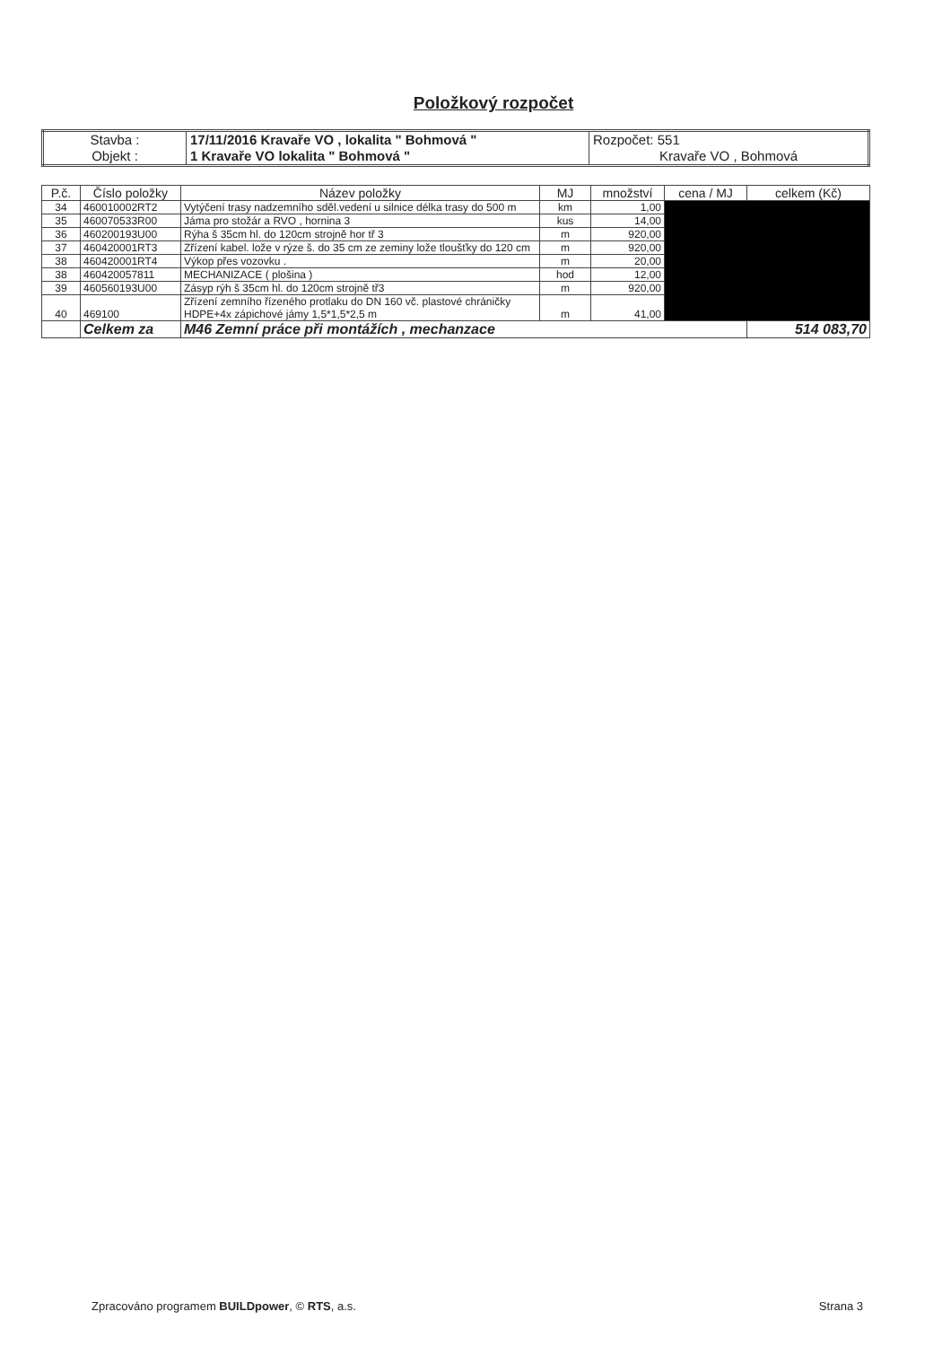Položkový rozpočet
| Stavba : | 17/11/2016 Kravaře VO , lokalita " Bohmová " | Rozpočet: 551 |
| Objekt : | 1 Kravaře VO lokalita " Bohmová " | Kravaře VO , Bohmová |
| P.č. | Číslo položky | Název položky | MJ | množství | cena / MJ | celkem (Kč) |
| --- | --- | --- | --- | --- | --- | --- |
| 34 | 460010002RT2 | Vytýčení trasy nadzemního sděl.vedení u silnice délka trasy do 500 m | km | 1,00 | | |
| 35 | 460070533R00 | Jáma pro stožár a RVO , hornina 3 | kus | 14,00 | | |
| 36 | 460200193U00 | Rýha š 35cm hl. do 120cm strojně hor tř 3 | m | 920,00 | | |
| 37 | 460420001RT3 | Zřízení kabel. lože v rýze š. do 35 cm ze zeminy lože tloušťky do 120 cm | m | 920,00 | | |
| 38 | 460420001RT4 | Výkop přes vozovku . | m | 20,00 | | |
| 38 | 460420057811 | MECHANIZACE ( plošina ) | hod | 12,00 | | |
| 39 | 460560193U00 | Zásyp rýh š 35cm hl. do 120cm strojně tř3 | m | 920,00 | | |
| 40 | 469100 | Zřízení zemního řízeného protlaku do DN 160 vč. plastové chráničky HDPE+4x zápichové jámy 1,5*1,5*2,5 m | m | 41,00 | | |
| | Celkem za | M46 Zemní práce při montážích , mechanzace | | | | 514 083,70 |
Zpracováno programem BUILDpower, © RTS, a.s. Strana 3